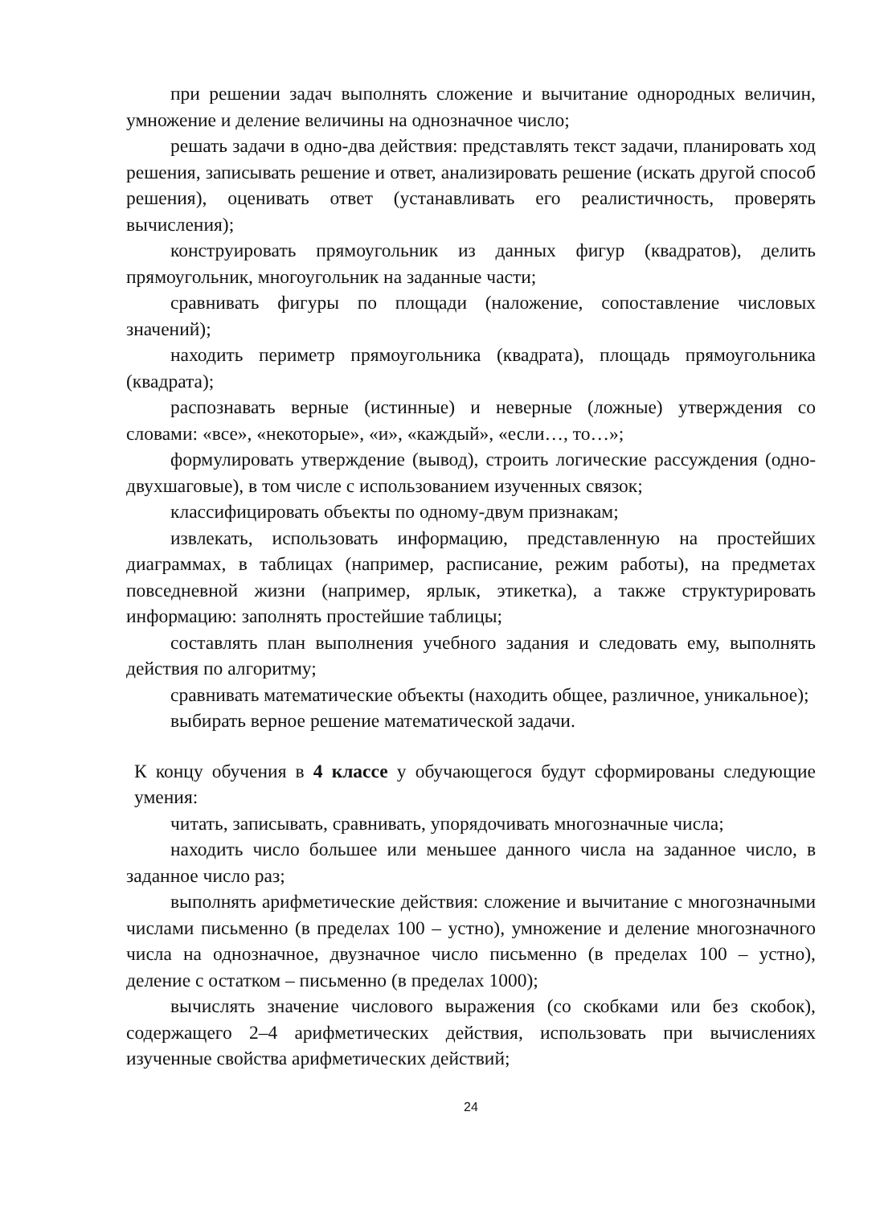при решении задач выполнять сложение и вычитание однородных величин, умножение и деление величины на однозначное число;
решать задачи в одно-два действия: представлять текст задачи, планировать ход решения, записывать решение и ответ, анализировать решение (искать другой способ решения), оценивать ответ (устанавливать его реалистичность, проверять вычисления);
конструировать прямоугольник из данных фигур (квадратов), делить прямоугольник, многоугольник на заданные части;
сравнивать фигуры по площади (наложение, сопоставление числовых значений);
находить периметр прямоугольника (квадрата), площадь прямоугольника (квадрата);
распознавать верные (истинные) и неверные (ложные) утверждения со словами: «все», «некоторые», «и», «каждый», «если…, то…»;
формулировать утверждение (вывод), строить логические рассуждения (одно-двухшаговые), в том числе с использованием изученных связок;
классифицировать объекты по одному-двум признакам;
извлекать, использовать информацию, представленную на простейших диаграммах, в таблицах (например, расписание, режим работы), на предметах повседневной жизни (например, ярлык, этикетка), а также структурировать информацию: заполнять простейшие таблицы;
составлять план выполнения учебного задания и следовать ему, выполнять действия по алгоритму;
сравнивать математические объекты (находить общее, различное, уникальное);
выбирать верное решение математической задачи.
К концу обучения в 4 классе у обучающегося будут сформированы следующие умения:
читать, записывать, сравнивать, упорядочивать многозначные числа;
находить число большее или меньшее данного числа на заданное число, в заданное число раз;
выполнять арифметические действия: сложение и вычитание с многозначными числами письменно (в пределах 100 – устно), умножение и деление многозначного числа на однозначное, двузначное число письменно (в пределах 100 – устно), деление с остатком – письменно (в пределах 1000);
вычислять значение числового выражения (со скобками или без скобок), содержащего 2–4 арифметических действия, использовать при вычислениях изученные свойства арифметических действий;
24